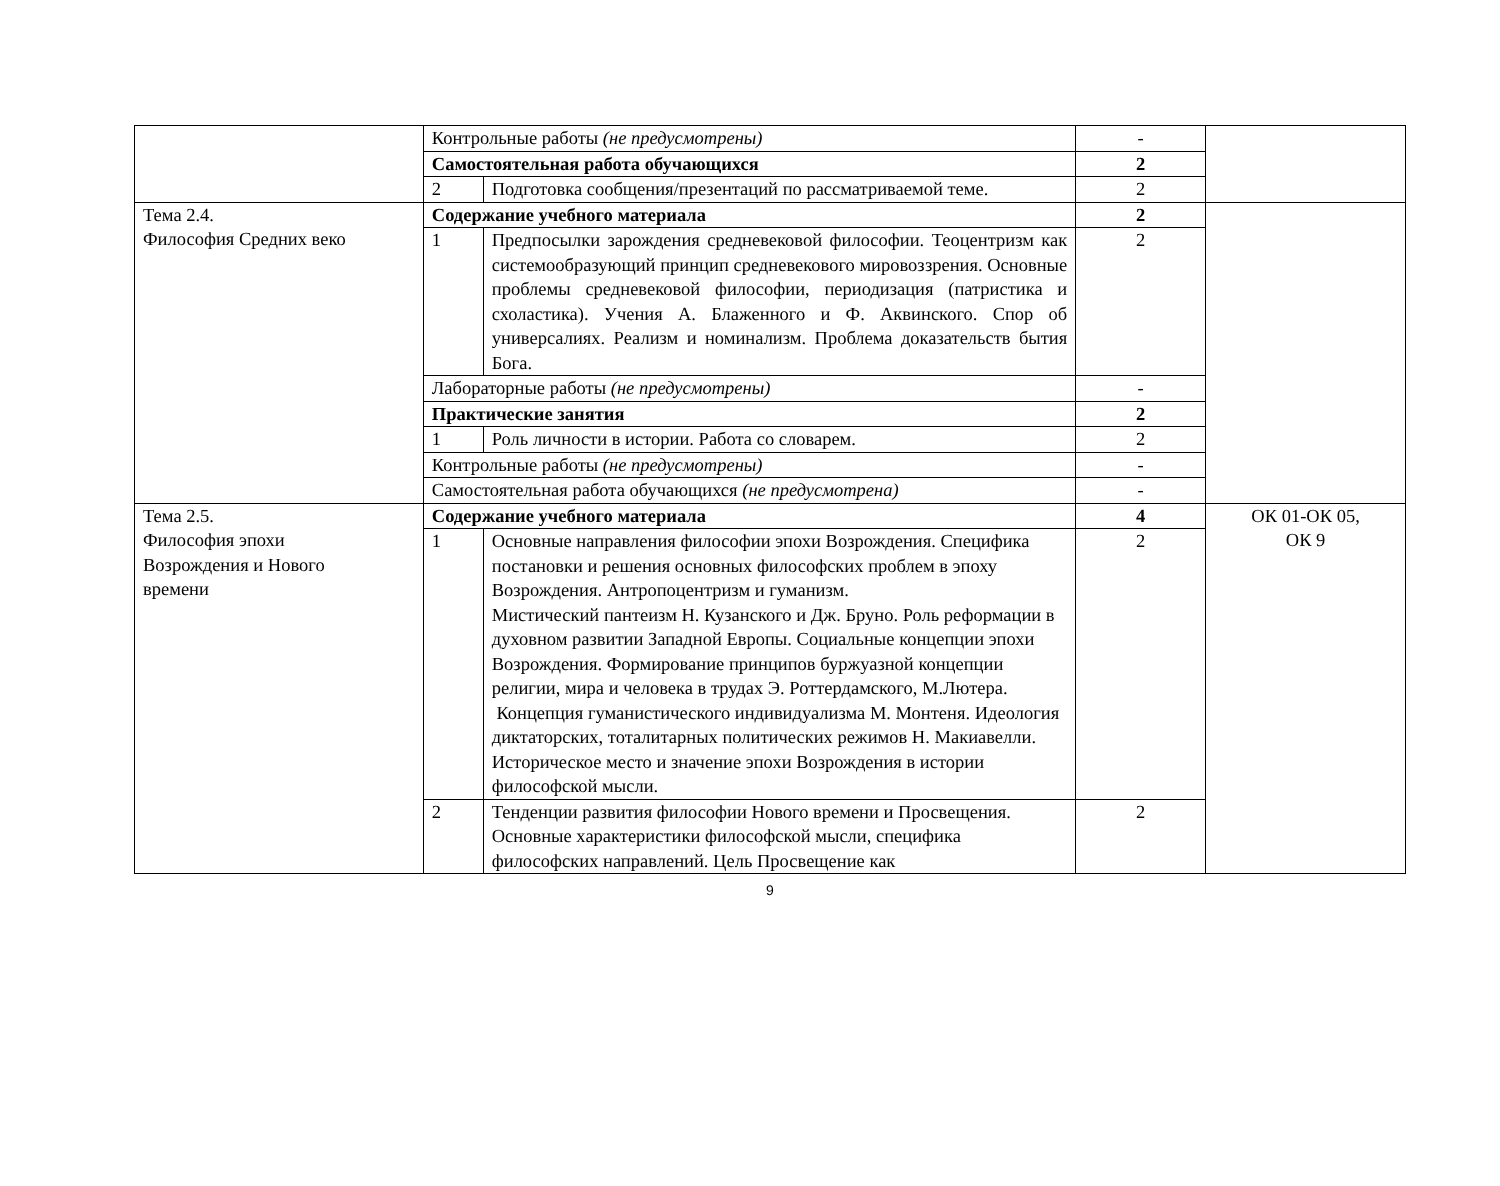| | Контрольные работы (не предусмотрены) | | - | |
| | Самостоятельная работа обучающихся | | 2 | |
| | 2 | Подготовка сообщения/презентаций по рассматриваемой теме. | 2 | |
| Тема 2.4. Философия Средних веко | Содержание учебного материала | | 2 | |
| | 1 | Предпосылки зарождения средневековой философии. Теоцентризм как системообразующий принцип средневекового мировоззрения. Основные проблемы средневековой философии, периодизация (патристика и схоластика). Учения А. Блаженного и Ф. Аквинского. Спор об универсалиях. Реализм и номинализм. Проблема доказательств бытия Бога. | 2 | |
| | Лабораторные работы (не предусмотрены) | | - | |
| | Практические занятия | | 2 | |
| | 1 | Роль личности в истории. Работа со словарем. | 2 | |
| | Контрольные работы (не предусмотрены) | | - | |
| | Самостоятельная работа обучающихся (не предусмотрена) | | - | |
| Тема 2.5. Философия эпохи Возрождения и Нового времени | Содержание учебного материала | | 4 | ОК 01-ОК 05, ОК 9 |
| | 1 | Основные направления философии эпохи Возрождения. Специфика постановки и решения основных философских проблем в эпоху Возрождения. Антропоцентризм и гуманизм. Мистический пантеизм Н. Кузанского и Дж. Бруно. Роль реформации в духовном развитии Западной Европы. Социальные концепции эпохи Возрождения. Формирование принципов буржуазной концепции религии, мира и человека в трудах Э. Роттердамского, М.Лютера. Концепция гуманистического индивидуализма М. Монтеня. Идеология диктаторских, тоталитарных политических режимов Н. Макиавелли. Историческое место и значение эпохи Возрождения в истории философской мысли. | 2 | |
| | 2 | Тенденции развития философии Нового времени и Просвещения. Основные характеристики философской мысли, специфика философских направлений. Цель Просвещение как | 2 | |
9